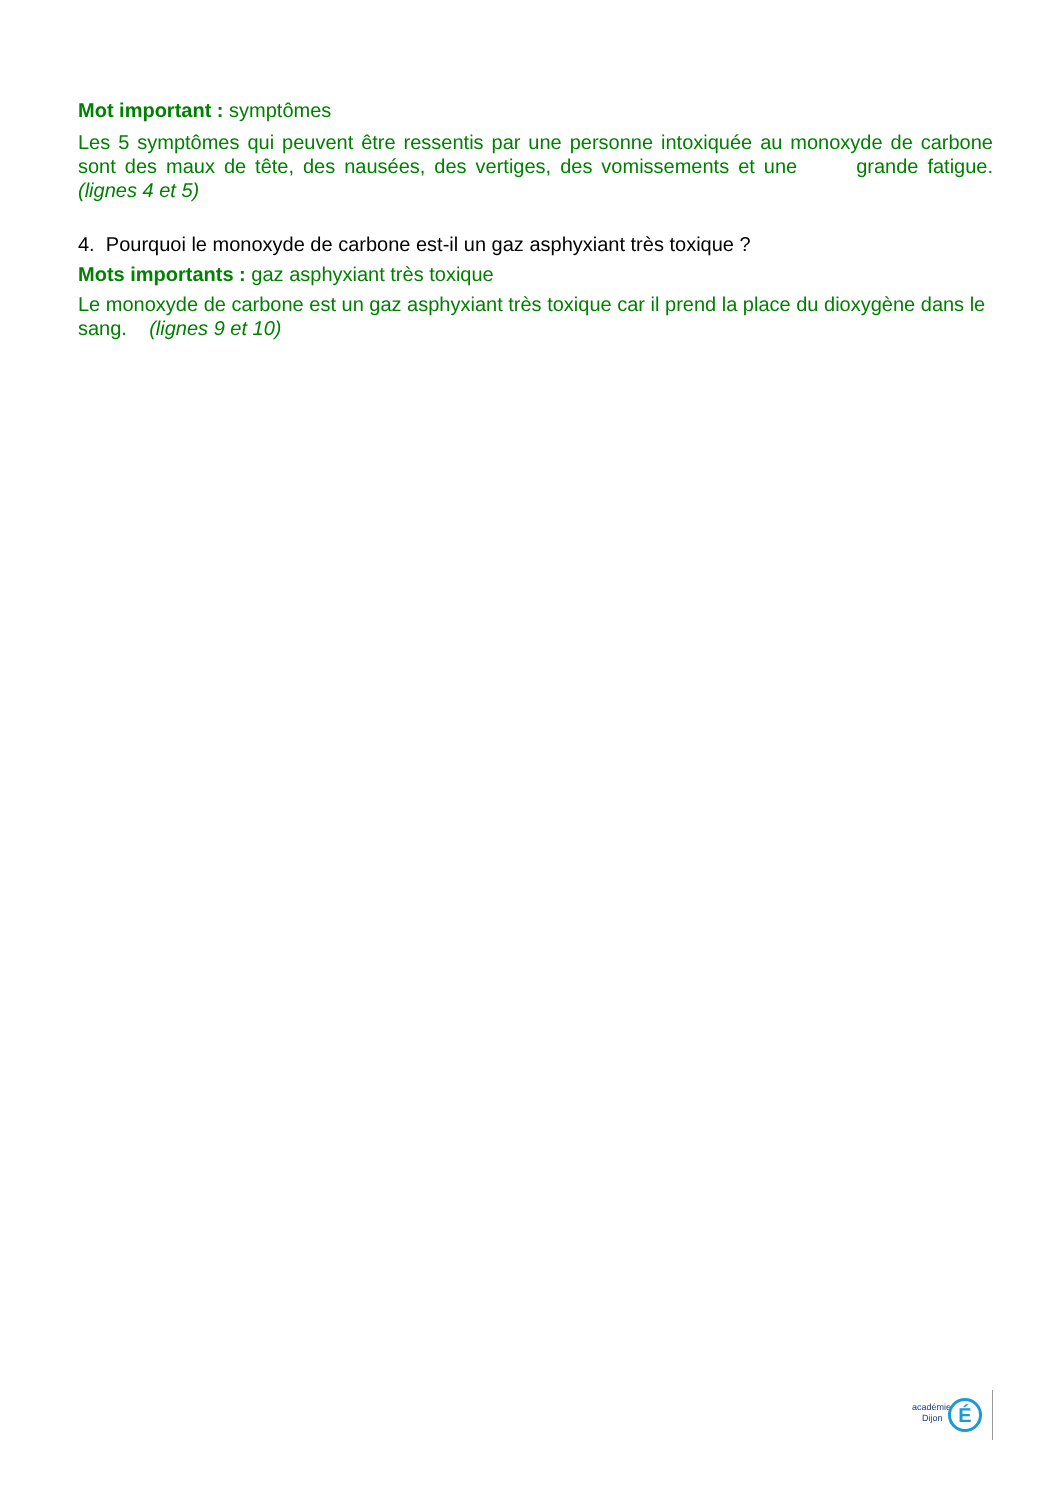Mot important : symptômes
Les 5 symptômes qui peuvent être ressentis par une personne intoxiquée au monoxyde de carbone sont des maux de tête, des nausées, des vertiges, des vomissements et une grande fatigue. (lignes 4 et 5)
4. Pourquoi le monoxyde de carbone est-il un gaz asphyxiant très toxique ?
Mots importants : gaz asphyxiant très toxique
Le monoxyde de carbone est un gaz asphyxiant très toxique car il prend la place du dioxygène dans le sang. (lignes 9 et 10)
académie
Dijon
É